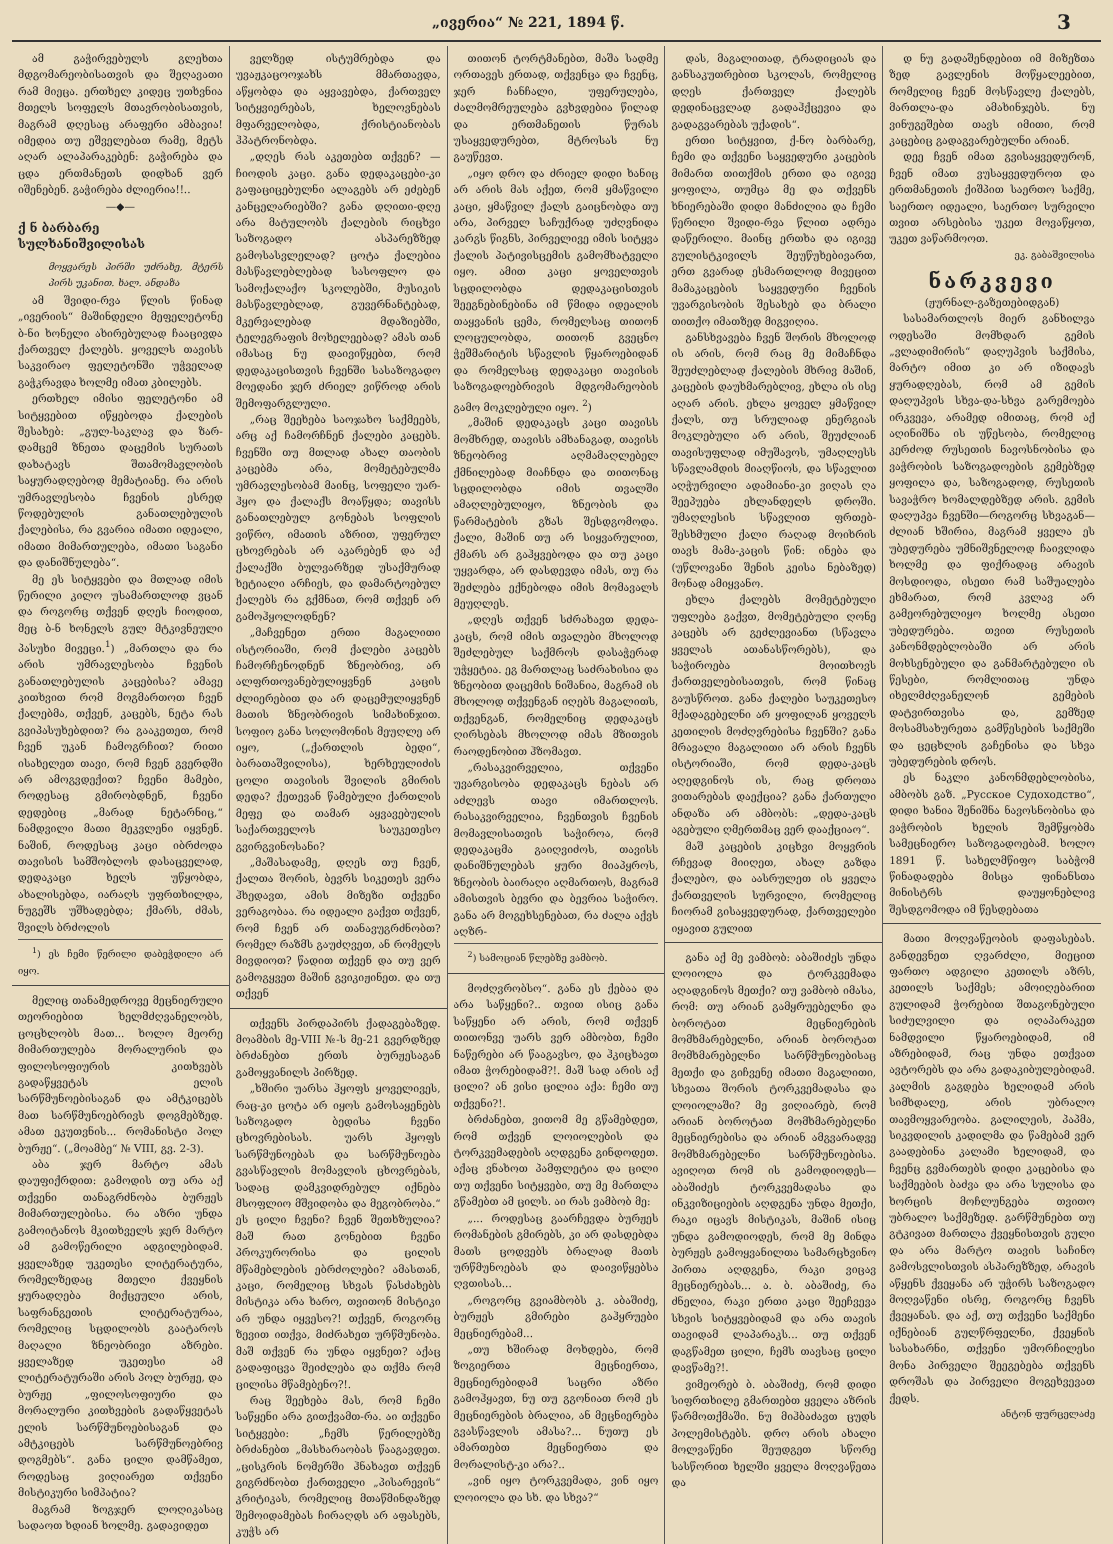„ივერია“ № 221, 1894 წ. 3
ამ გაჭირვებულს გლეხთა მდგომარეობისათვის და შეღავათი რამ მიეცა. ერთხელ კიდეც უთხვნია მთელს სოფელს მთავრობისათვის, მაგრამ დღესაც არაფერი ამბავია! იმედია თუ ეშველებათ რამე, მეტს აღარ ალაპარაკებენ: გაჭირება და ცდა ერთმანეთს დიდხან ვერ იშენებენ. გაჭირება ძლიერია!!..
—◆—
ქ ნ ბარბარე სულხანიშვილისას
მოყვარეს პირში უძრახე, მტერს პირს უკანით. ხალ. ანდაზა
ამ შვიდი-რვა წლის წინად „ივერიის“ მაშინდელი მეფელეტონე ბ-ნი ხონელი ახირებულად ჩააცივდა ქართველ ქალებს. ყოველს თავისს საკვირაო ფელეტონში უჭველად გაჭკრავდა ხოლმე იმათ კბილებს.
ერთხელ იმისი ფელეტონი ამ სიტყვებით იწყებოდა ქალების შესახებ: „გულ-საკლავ და ზარ-დამცემ ზნეთა დაცემის სურათს დახატავს შთამომავლობის საყურადღებოდ მემატიანე. რა არის უმრავლესობა ჩვენის ესრედ წოდებულის განათლებულის ქალებისა, რა გვარია იმათი იდეალი, იმათი მიმართულება, იმათი საგანი და დანიშნულება“.
მე ეს სიტყვები და მთლად იმის წერილი კილო უსამართლოდ ვცან და როგორც თქვენ დღეს ჩიოდით, მეც ბ-ნ ხონელს გულ მტკივნეული პასუხი მივეცი.<sup>1</sup>) „მართლა და რა არის უმრავლესობა ჩვენის განათლებულის კაცებისა? ამავე კითხვით რომ მოგმართოთ ჩვენ ქალებმა, თქვენ, კაცებს, ნეტა რას გვიპასუხებდით? რა გააკეთეთ, რომ ჩვენ უკან ჩამოგრჩით? რითი ისახელეთ თავი, რომ ჩვენ გვერდში არ ამოგვდექით? ჩვენი მამები, როდესაც გმირობდნენ, ჩვენი დედებიც „მარად ნეტარნიც,“ ნამდვილი მათი მეკვლენი იყვნენ. ნაშინ, როდესაც კაცი იბრძოდა თავისის სამშობლოს დასაცველად, დედაკაცი ხელს უწყობდა, ახალისებდა, იარაღს უფრთხილდა, ნუგეშს უშხადებდა; ქმარს, ძმას, შვილს ბრძოლის
<sup>1</sup>) ეს ჩემი წერილი დაბეჭდილი არ იყო.
მელიც თანამედროვე მეცნიერული თეორიებით ხელმძღვანელობს, ცოცხლობს მათ... ხოლო მეორე მიმართულება მორალურის და ფილოსოფიურის კითხვებს გადაწყვეტას ელის სარწმუნოებისაგან და ამტკიცებს მათ სარწმუნოებრივს დოგმებზედ. ამათ ეკუთვნის... რომანისტი პოლ ბურჟე“. („მოამბე“ № VIII, გვ. 2-3).
აბა ჯერ მარტო ამას დაუფიქრდით: გამოდის თუ არა აქ თქვენი თანაგრძნობა ბურჟეს მიმართულებისა. რა აზრი უნდა გამოიტანოს მკითხველს ჯერ მარტო ამ გამოწერილი ადგილებიდამ. ყველაზედ უკეთესი ლიტერატურა, რომელზედაც მთელი ქვეყნის ყურადღება მიქცეული არის, საფრანგეთის ლიტერატურაა, რომელიც სცდილობს გაატაროს მაღალი ზნეობრივი აზრები. ყველაზედ უკეთესი ამ ლიტერატურაში არის პოლ ბურჟე, და ბურჟე „ფილოსოფიური და მორალური კითხვების გადაწყვეტას ელის სარწმუნოებისაგან და ამტკიცებს სარწმუნოებრივ დოგმებს“. განა ცილი დამწამეთ, როდესაც ვიღიარეთ თქვენი მისტიკური სიმპატია?
მაგრამ ზოგჯერ ლოღიკასაც სადაოთ ხდიან ხოლმე. გადავიდეთ
ველზედ ისტუმრებდა და უვაჟკაცოოჯახს მმართავდა, აწყობდა და აყვავებდა, ქართველ სიტყვიერებას, ხელოვნებას მფარველობდა, ქრისტიანობას ჰპატრონობდა.
„დღეს რას აკეთებთ თქვენ? —ჩიოდის კაცი. განა დედაკაცები-კი გაფაციცებულნი ალაგებს არ ეძებენ კანცელარიებში? განა დღითი-დღე არა მატულობს ქალების რიცხვი საზოგადო ასპარეზზედ გამოსასვლელად? ცოტა ქალებია მასწავლებლებად სასოფლო და სამოქალაქო სკოლებში, მუსიკის მასწავლებლად, გუვერნანტებად, მკერვალებად მდაზიებში, ტელეგრაფის მოხელეებად? ამას თან იმასაც ნუ დაივიწყებთ, რომ დედაკაცისთვის ჩვენში სასაზოგადო მოედანი ჯერ ძრიელ ვიწროდ არის შემოფარგლული.
„რაც შეეხება საოჯახო საქმეებს, არც აქ ჩამორჩნენ ქალები კაცებს. ჩვენში თუ მთლად ახალ თაობის კაცებმა არა, მომეტებულმა უმრავლესობამ მაინც, სოფელი უარ-ჰყო და ქალაქს მოაწყდა; თავისს განათლებულ გონებას სოფლის ვიწრო, იმათის აზრით, უფერულ ცხოვრებას არ აკარებენ და აქ ქალაქში ბულვარზედ უსაქმურად ხეტიალი არჩიეს, და დამარტოებულ ქალებს რა გქმნათ, რომ თქვენ არ გამოჰყოლოდნენ?
„მაჩვენეთ ერთი მაგალითი ისტორიაში, რომ ქალები კაცებს ჩამორჩენოდნენ ზნეობრივ, არ ალფრთოვანებულიყვნენ კაცის ძლიერებით და არ დაცემულიყვნენ მათის ზნეობრივის სიმახინჯით. სოფიო განა სოლომონის მეუღლე არ იყო, („ქართლის ბედი“, ბარათაშვილისა), ხერხეულიძის ცოლი თავისის შვილის გმირის დედა? ქეთევან წამებული ქართლის მეფე და თამარ აყვავებულის საქართველოს საუკეთესო გვირგვინოსანი?
„მაშასადამე, დღეს თუ ჩვენ, ქალთა შორის, ბევრს სიკეთეს ვერა ჰხედავთ, ამის მიზეზი თქვენი ვერაგობაა. რა იდეალი გაქვთ თქვენ, რომ ჩვენ არ თანავუგრძნობთ? რომელ რაზმს გაუძღვეთ, ან რომელს მივდიოთ? წადით თქვენ და თუ ვერ გამოგყვეთ მაშინ გვიკიჟინეთ. და თუ თქვენ
თქვენს პირდაპირს ქადაგებაზედ. მოამბის მე-VIII №-ს მე-21 გვერდზედ ბრძანებთ ერთს ბურჟესაგან გამოყვანილს პირზედ.
„ხშირი უარსა ჰყოფს ყოველივეს, რაც-კი ცოტა არ იყოს გამოსაყენებს საზოგადო ბედისა ჩვენი ცხოვრებისას. უარს ჰყოფს სარწმუნოებას და სარწმუნოება გვასწავლის მომავლის ცხოვრებას, სადაც დამკვიდრებულ იქნება მსოფლიო მშვიდობა და მეგობრობა.“ ეს ცილი ჩვენი? ჩვენ შეთხზულია? მაშ რათ გონებით ჩვენი პროკურორისა და ცილის მწამებლების ებრძოლები? ამასთან, კაცი, რომელიც სხვას წასძახებს მისტიკა არა ხარო, თვითონ მისტიკი არ უნდა იყვესო?! თქვენ, როგორც ზევით ითქვა, მიძრახეთ ურწმუნობა. მაშ თქვენ რა უნდა იყვნეთ? აქაც გადაფიცვა შეიძლება და თქმა რომ ცილისა მწამებენო?!.
რაც შეეხება მას, რომ ჩემი საწყენი არა გითქვამთ-რა. აი თქვენი სიტყვები: „ჩემს წერილებზე ბრძანებთ „მასხარაობას წააგავდეთ. „ცისკრის ნომერში ჰნახავთ თქვენ გიგრძნობთ ქართველი „პისარევის“ კრიტიკას, რომელიც მთაწმინდაზედ შემოიდამებას ჩირაღდს არ აფასებს, კუჭს არ
თითონ ტორტმანებთ, მაშა სადმე ორთავეს ერთად, თქვენცა და ჩვენც, ჯერ ჩანჩალი, უფერულება, ძალმომრეულება გვხვდებია წილად და ერთმანეთის წურას უსაყვედურებთ, მტროსას ნუ გაუწევთ.
„იყო დრო და ძრიელ დიდი ხანიც არ არის მას აქეთ, რომ ყმაწვილი კაცი, ყმაწვილ ქალს გაიცნობდა თუ არა, პირველ საჩუქრად უძღვნიდა კარგს წიგნს, პირველივე იმის სიტყვა ქალის პატივისცემის გამომხატველი იყო. ამით კაცი ყოველთვის სცდილობდა დედაკაცისთვის შეეგნებინებინა იმ წმიდა იდეალის თაყვანის ცემა, რომელსაც თითონ ლოცულობდა, თითონ გვეცნო ჭეშმარიტის სწავლის წყაროებიდან და რომელსაც დედაკაცი თავისის საზოგადოებრივის მდგომარეობის გამო მოკლებული იყო. <sup>2</sup>)
„მაშინ დედაკაცს კაცი თავისს მომხრედ, თავისს ამხანაგად, თავისს ზნეობრივ აღმამაღლებელ ქმნილებად მიაჩნდა და თითონაც სცდილობდა იმის თვალში ამაღლებულიყო, ზნეობის და წარმატების გზას შესდგომოდა. ქალი, მაშინ თუ არ სიყვარულით, ქმარს არ გაჰყვებოდა და თუ კაცი უყვარდა, არ დასდევდა იმას, თუ რა შეძლება ექნებოდა იმის მომავალს მეუღლეს.
„დღეს თქვენ სძრახავთ დედა-კაცს, რომ იმის თვალები მხოლოდ შეძლებულ საქმროს დასაჭერად უჭყეტია. ეგ მართლაც საძრახისია და ზნეობით დაცემის ნიშანია, მაგრამ ის მხოლოდ თქვენგან იღებს მაგალითს, თქვენგან, რომელნიც დედაკაცს ღირსებას მხოლოდ იმას მზითვის რაოდენობით ჰზომავთ.
„რასაკვირველია, თქვენი უვარგისობა დედაკაცს ნებას არ აძლევს თავი იმართლოს. რასაკვირველია, ჩვენთვის ჩვენის მომავლისათვის საჭიროა, რომ დედაკაცმა გაიღვიძოს, თავისს დანიშნულებას ყური მიაპყროს, ზნეობის ბაირაღი აღმართოს, მაგრამ ამისთვის ბევრი და ბევრია საჭირო. განა არ მოგეხსენებათ, რა ძალა აქვს აღზრ-
<sup>2</sup>) სამოციან წლებზე ვამბობ.
მოძღვრობსო“. განა ეს ქებაა და არა საწყენი?.. თვით ისიც განა საწყენი არ არის, რომ თქვენ თითონვე უარს ვერ ამბობთ, ჩემი ნაწერები არ წააგავსო, და ჰკიცხავთ იმათ ჭორებიდამ?!. მაშ სად არის აქ ცილი? ან ვისი ცილია აქა: ჩემი თუ თქვენი?!.
ბრძანებთ, ვითომ მე გწამებდეთ, რომ თქვენ ლოიოლების და ტორკვემადების აღდგენა გინდოდეთ. აქაც ვნახოთ პამფლეტია და ცილი თუ თქვენი სიტყვები, თუ მე მართლა გწამებთ ამ ცილს. აი რას ვამბობ მე:
„... როდესაც გაარჩევდა ბურჟეს რომანების გმირებს, კი არ დასდებდა მათს ცოდვებს ბრალად მათს ურწმუნოებას და დაივიწყებსა ღვთისას...
„როგორც გვიამბობს კ. აბაშიძე, ბურჟეს გმირები გაჰყრუები მეცნიერებამ...
„თუ ხშირად მოხდება, რომ ზოგიერთა მეცნიერთა, მეცნიერებიდამ საცრი აზრი გამოჰყავთ, ნუ თუ გგონიათ რომ ეს მეცნიერების ბრალია, ან მეცნიერება გვასწავლის ამასა?... ნუთუ ეს ამართებთ მეცნიერთა და მორალისტ-კი არა?..
„ვინ იყო ტორკვემადა, ვინ იყო ლოიოლა და სხ. და სხვა?“
დას, მაგალითად, ტრადიციას და განსაკუთრებით სკოლას, რომელიც დღეს ქართველ ქალებს დედინაცვლად გადაჰქცევია და გადაგვარებას უქადის“.
ერთი სიტყვით, ქ-ნო ბარბარე, ჩემი და თქვენი საყვედური კაცების მიმართ თითქმის ერთი და იგივე ყოფილა, თუმცა მე და თქვენს ხნიერებაში დიდი მანძილია და ჩემი წერილი შვიდი-რვა წლით ადრეა დაწერილი. მაინც ერთხა და იგივე გულისტკივილს შეუწუხებივართ, ერთ გვარად ესმართლოდ მივეცით მამაკაცების საყვედური ჩვენის უვარგისობის შესახებ და ბრალი თითქო იმათზედ მიგვიღია.
განსხვავება ჩვენ შორის მხოლოდ ის არის, რომ რაც მე მიმაჩნდა შეუძლებლად ქალების მხრივ მაშინ, კაცების დაუხმარებლივ, ეხლა ის ისე აღარ არის. ეხლა ყოველ ყმაწვილ ქალს, თუ სრულიად ენერგიას მოკლებული არ არის, შეუძლიან თავისუფლად იმუშავოს, უმაღლესს სწავლამდის მიაღწიოს, და სწავლით აღჭურვილი ადამიანი-კი ვიღას ღა შეეპუება ეხლანდელს დროში. უმაღლესის სწავლით ფრთებ-შესხმული ქალი რაღად მოიხრის თავს მამა-კაცის წინ: ინება და (უწლოვანი შენის კეისა ნებაზედ) მონად ამიყვანო.
ეხლა ქალებს მომეტებული უფლება გაქვთ, მომეტებული ღონე კაცებს არ გეძლევიანთ (სწავლა ყველას ათანასწორებს), და საჭიროება მოითხოვს ქართველებისათვის, რომ წინაც გაუსწროთ. განა ქალები საუკეთესო მქადაგებელნი არ ყოფილან ყოველს კეთილის მოძღვრებისა ჩვენში? განა მრავალი მაგალითი არ არის ჩვენს ისტორიაში, რომ დედა-კაცს აღედგინოს ის, რაც დროთა ვითარებას დაექცია? განა ქართული ანდაზა არ ამბობს: „დედა-კაცს აგებული ღმერთმაც ვერ დააქციაო“.
მაშ კაცების კიცხვი მოყვრის რჩევად მიიღეთ, ახალ გაზდა ქალებო, და აასრულეთ ის ყველა ქართველის სურვილი, რომელიც ჩიორამ გისაყვედურად, ქართველები იყავით გულით
განა აქ მე ვამბობ: აბაშიძეს უნდა ლოიოლა და ტორკვემადა აღადგინოს მეთქი? თუ ვამბობ იმასა, რომ: თუ არიან გამყრუებელნი და ბოროტათ მეცნიერების მომხმარებელნი, არიან ბოროტათ მომხმარებელნი სარწმუნოებისაც მეთქი და გიჩვენე იმათი მაგალითი, სხვათა შორის ტორკვემადასა და ლოიოლაში? მე ვიღიარებ, რომ არიან ბოროტათ მომხმარებელნი მეცნიერებისა და არიან ამგვარადვე მომხმარებელნი სარწმუნოებისა. ავიღოთ რომ ის გამოდიოდეს—აბაშიძეს ტორკვემადასა და ინკვიზიციების აღდგენა უნდა მეთქი, რაკი იცავს მისტიკას, მაშინ ისიც უნდა გამოდიოდეს, რომ მე მინდა ბურჟეს გამოყვანილთა სამარცხვინო პირთა აღდგენა, რაკი ვიცავ მეცნიერებას... ა. ბ. აბაშიძე, რა ძნელია, რაკი ერთი კაცი შეეჩვევა სხვის სიტყვებიდამ და არა თავის თავიდამ ლაპარაკს... თუ თქვენ დაგწამეთ ცილი, ჩემს თავსაც ცილი დავწამე?!.
ვიმეორებ ბ. აბაშიძე, რომ დიდი სიფრთხილე გმართებთ ყველა აზრის წარმოთქმაში. ნუ მიჰბაძავთ ცუდს პოლემისტებს. დრო არის ახალი მოლვაწენი შეუდგეთ სწორე სასწორით ხელში ყველა მოღვაწეთა და
დ ნუ გადაშენდებით იმ მიზეზთა ზედ გავლენის მოწყალეებით, რომელიც ჩვენ მოსწავლე ქალებს, მართლა-და ამახინჯებს. ნუ ვინუგეშებთ თავს იმითი, რომ კაცებიც გადაგვარებულნი არიან.
დეე ჩვენ იმათ გვისაყვედურონ, ჩვენ იმათ ვუსაყვედუროთ და ერთმანეთის ქიშპით საერთო საქმე, საერთო იდეალი, საერთო სურვილი თვით არსებისა უკეთ მოვაწყოთ, უკეთ ვაწარმოოთ.
ეკ. გაბაშვილისა
ნარკვევი
(ჟურნალ-გაზეთებიდგან)
სასამართლოს მიერ განხილვა ოდესაში მომხდარ გემის „ვლადიმირის“ დაღუპვის საქმისა, მარტო იმით კი არ იზიდავს ყურადღებას, რომ ამ გემის დაღუპვის სხვა-და-სხვა გარემოება ირკვევა, არამედ იმითაც, რომ აქ აღინიშნა ის უწესობა, რომელიც კერძოდ რუსეთის ნავოსნობისა და ვაჭრობის საზოგადოების გემებზედ ყოფილა და, საზოგადოდ, რუსეთის სავაჭრო ხომალდებზედ არის. გემის დაღუპვა ჩვენში—როგორც სხვაგან—ძლიან ხშირია, მაგრამ ყველა ეს უბედურება უმნიშვნელოდ ჩაივლიდა ხოლმე და ფიქრადაც არავის მოსდიოდა, ისეთი რამ საშუალება ეხმარათ, რომ კვლავ არ გამეორებულიყო ხოლმე ასეთი უბედურება. თვით რუსეთის კანონმდებლობაში არ არის მოხსენებული და განმარტებული ის წესები, რომლითაც უნდა იხელმძღვანელონ გემების დატვირთვისა და, გემზედ მოსამსახურეთა გამწესების საქმეში და ცეცხლის გაჩენისა და სხვა უბედურების დროს.
ეს ნაკლი კანონმდებლობისა, ამბობს გაზ. „Русское Судоходство“, დიდი ხანია შენიშნა ნავოსნობისა და ვაჭრობის ხელის შემწყობმა სამეცნიერო საზოგადოებამ. ხოლო 1891 წ. სახელმწიფო საბჭომ წინადადება მისცა ფინანსთა მინისტრს დაუყონებლივ შესდგომოდა იმ წესდებათა
მათი მოღვაწეობის დაფასებას. განდევნეთ ღვარძლი, მიეცით ფართო ადგილი კეთილს აზრს, კეთილს საქმეს; ამოიღებარით გულიდამ ჭორებით შთაგონებული სიძულვილი და იღაპარაკეთ ნამდვილი წყაროებიდამ, იმ აზრებიდამ, რაც უნდა ეთქვათ ავტორებს და არა გადაკიბულებიდამ. კალმის გაგდება ხელიდამ არის სიმხდალე, არის უბრალო თავმოყვარეობა. გალილეის, პაპმა, სიკვდილის კადილმა და წამებამ ვერ გაადებინა კალამი ხელიდამ, და ჩვენც გვმართებს დიდი კაცებისა და საქმეების ბაძვა და არა სულისა და ხორცის მოჩლუნგება თვითო უბრალო საქმეზედ. გარწმუნებთ თუ გტკივათ მართლა ქვეყნისთვის გული და არა მარტო თავის საჩინო გამოსვლისთვის ასპარეზზედ, არავის აწყენს ქვეყანა არ უჭირს საზოგადო მოღვაწენი ისრე, როგორც ჩვენს ქვეყანას. და აქ, თუ თქვენი საქმენი იქნებიან გულწრფელნი, ქვეყნის სასახარნი, თქვენი უმორჩილესი მონა პირველი შეეგებება თქვენს დროშას და პირველი მოგეხვევათ ქედს.
ანტონ ფურცელაძე